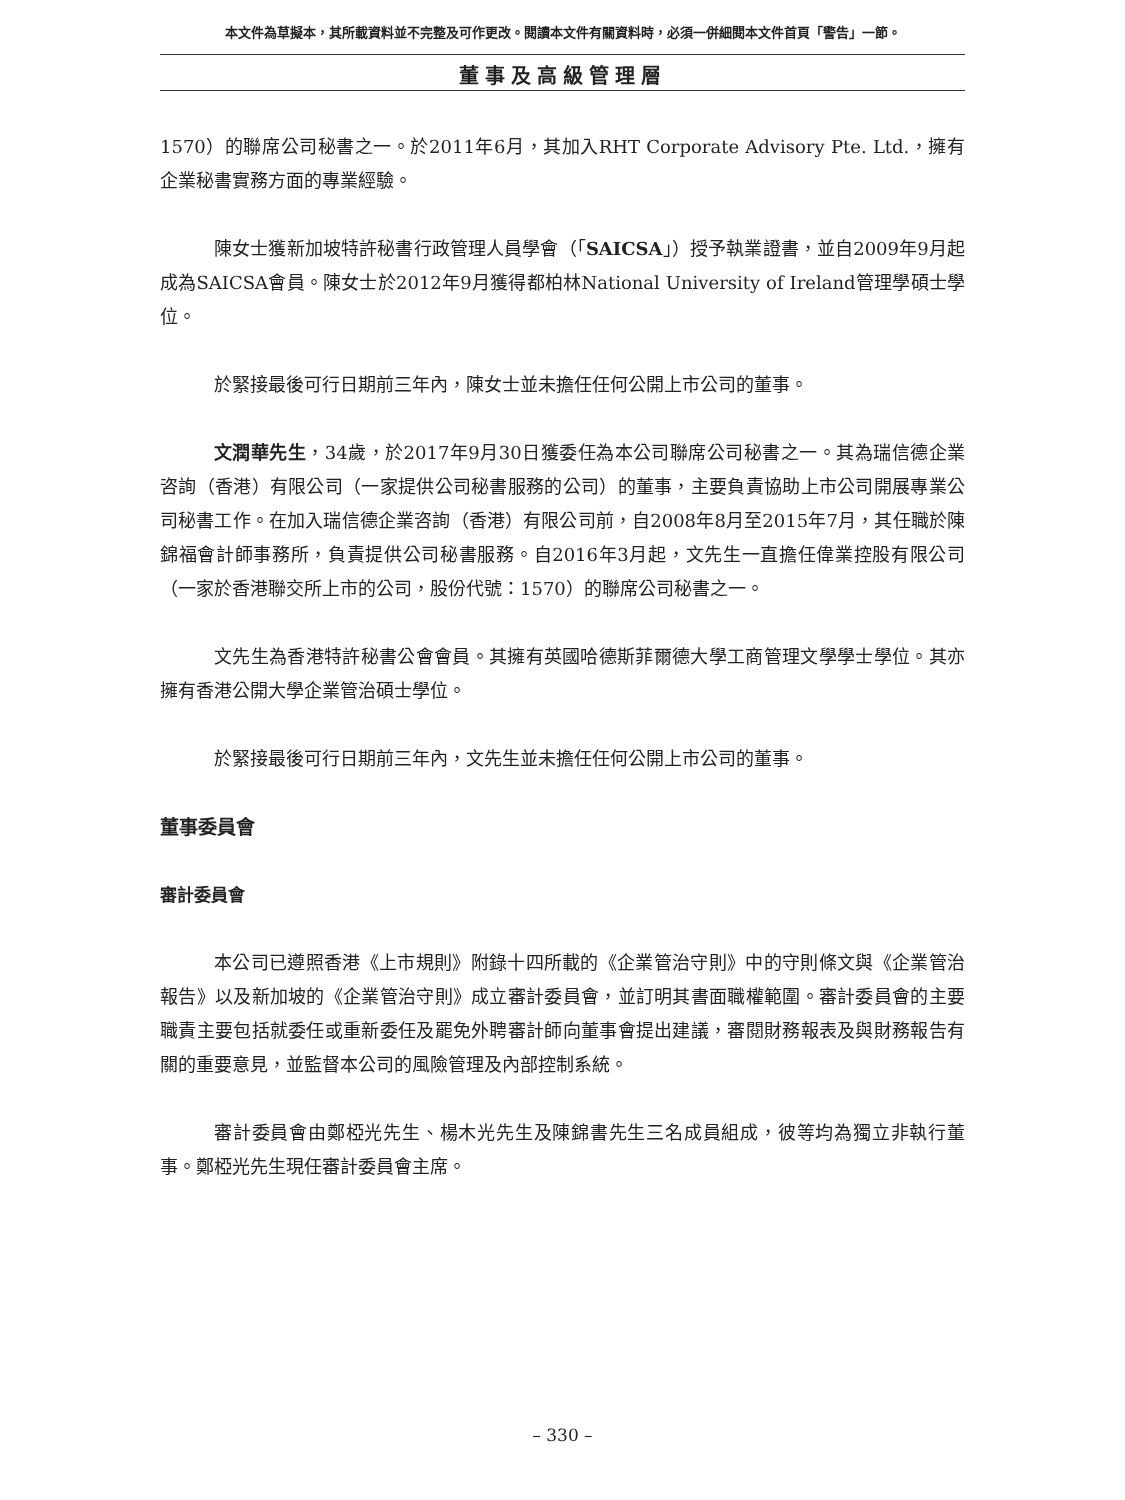本文件為草擬本，其所載資料並不完整及可作更改。閱讀本文件有關資料時，必須一併細閱本文件首頁「警告」一節。
董事及高級管理層
1570）的聯席公司秘書之一。於2011年6月，其加入RHT Corporate Advisory Pte. Ltd.，擁有企業秘書實務方面的專業經驗。
陳女士獲新加坡特許秘書行政管理人員學會（「SAICSA」）授予執業證書，並自2009年9月起成為SAICSA會員。陳女士於2012年9月獲得都柏林National University of Ireland管理學碩士學位。
於緊接最後可行日期前三年內，陳女士並未擔任任何公開上市公司的董事。
文潤華先生，34歲，於2017年9月30日獲委任為本公司聯席公司秘書之一。其為瑞信德企業咨詢（香港）有限公司（一家提供公司秘書服務的公司）的董事，主要負責協助上市公司開展專業公司秘書工作。在加入瑞信德企業咨詢（香港）有限公司前，自2008年8月至2015年7月，其任職於陳錦福會計師事務所，負責提供公司秘書服務。自2016年3月起，文先生一直擔任偉業控股有限公司（一家於香港聯交所上市的公司，股份代號：1570）的聯席公司秘書之一。
文先生為香港特許秘書公會會員。其擁有英國哈德斯菲爾德大學工商管理文學學士學位。其亦擁有香港公開大學企業管治碩士學位。
於緊接最後可行日期前三年內，文先生並未擔任任何公開上市公司的董事。
董事委員會
審計委員會
本公司已遵照香港《上市規則》附錄十四所載的《企業管治守則》中的守則條文與《企業管治報告》以及新加坡的《企業管治守則》成立審計委員會，並訂明其書面職權範圍。審計委員會的主要職責主要包括就委任或重新委任及罷免外聘審計師向董事會提出建議，審閱財務報表及與財務報告有關的重要意見，並監督本公司的風險管理及內部控制系統。
審計委員會由鄭椏光先生、楊木光先生及陳錦書先生三名成員組成，彼等均為獨立非執行董事。鄭椏光先生現任審計委員會主席。
– 330 –